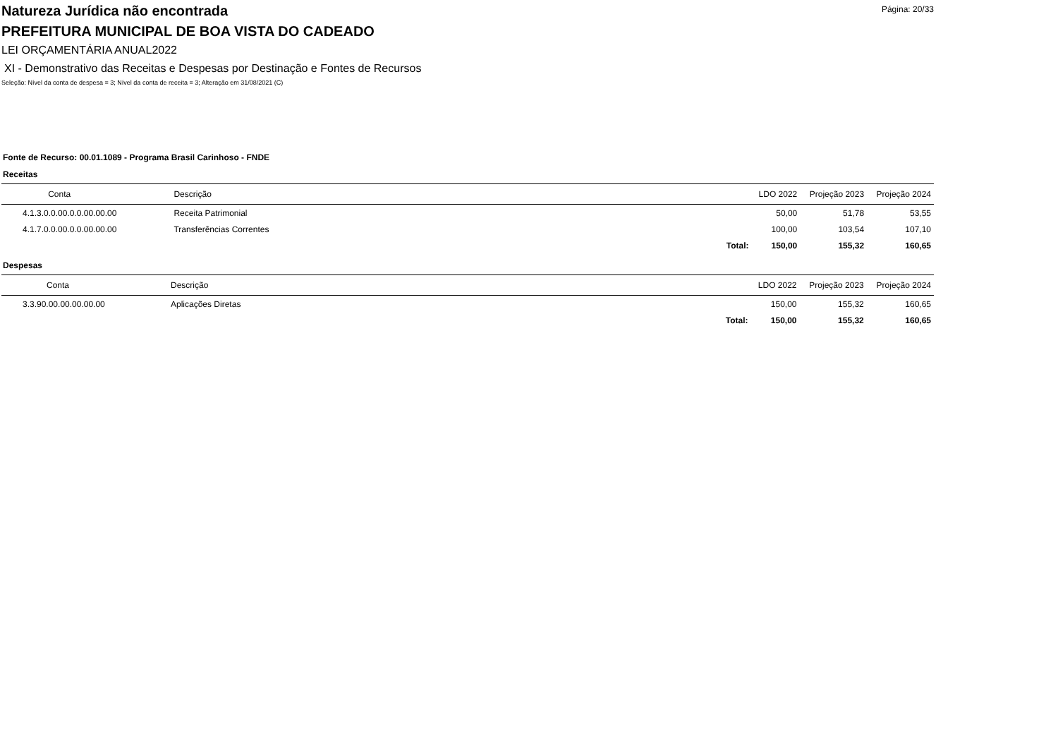Natureza Jurídica não encontrada
Página: 20/33
PREFEITURA MUNICIPAL DE BOA VISTA DO CADEADO
LEI ORÇAMENTÁRIA ANUAL2022
XI - Demonstrativo das Receitas e Despesas por Destinação e Fontes de Recursos
Seleção: Nível da conta de despesa = 3; Nível da conta de receita = 3; Alteração em 31/08/2021 (C)
Fonte de Recurso: 00.01.1089 - Programa Brasil Carinhoso - FNDE
Receitas
| Conta | Descrição | | LDO 2022 | Projeção 2023 | Projeção 2024 |
| --- | --- | --- | --- | --- | --- |
| 4.1.3.0.0.00.0.0.00.00.00 | Receita Patrimonial | | 50,00 | 51,78 | 53,55 |
| 4.1.7.0.0.00.0.0.00.00.00 | Transferências Correntes | | 100,00 | 103,54 | 107,10 |
| | | Total: | 150,00 | 155,32 | 160,65 |
Despesas
| Conta | Descrição | | LDO 2022 | Projeção 2023 | Projeção 2024 |
| --- | --- | --- | --- | --- | --- |
| 3.3.90.00.00.00.00.00 | Aplicações Diretas | | 150,00 | 155,32 | 160,65 |
| | | Total: | 150,00 | 155,32 | 160,65 |